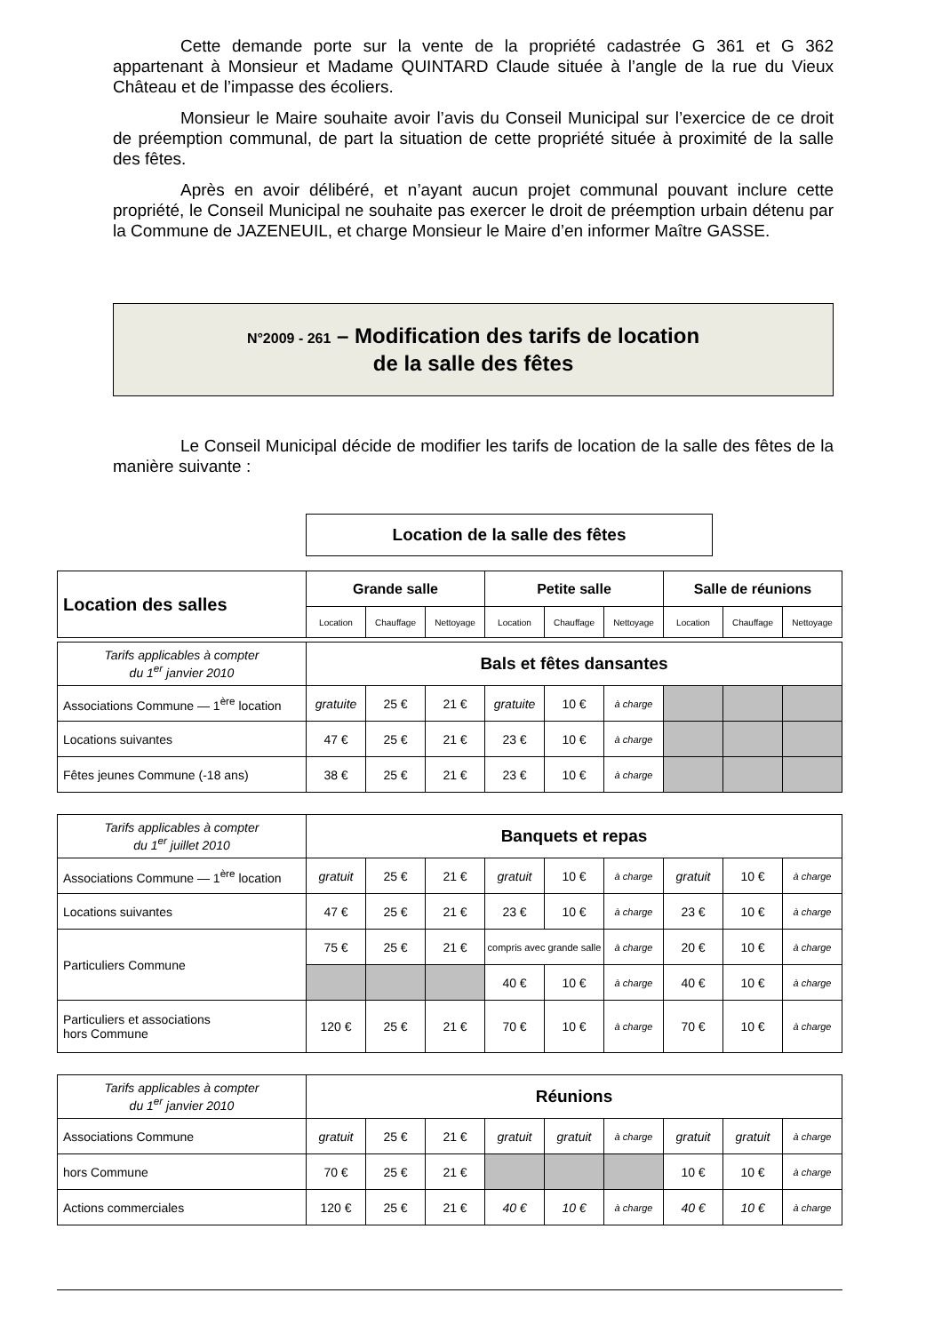Cette demande porte sur la vente de la propriété cadastrée G 361 et G 362 appartenant à Monsieur et Madame QUINTARD Claude située à l’angle de la rue du Vieux Château et de l’impasse des écoliers.
Monsieur le Maire souhaite avoir l’avis du Conseil Municipal sur l’exercice de ce droit de préemption communal, de part la situation de cette propriété située à proximité de la salle des fêtes.
Après en avoir délibéré, et n’ayant aucun projet communal pouvant inclure cette propriété, le Conseil Municipal ne souhaite pas exercer le droit de préemption urbain détenu par la Commune de JAZENEUIL, et charge Monsieur le Maire d’en informer Maître GASSE.
N°2009 - 261 – Modification des tarifs de location
de la salle des fêtes
Le Conseil Municipal décide de modifier les tarifs de location de la salle des fêtes de la manière suivante :
Location de la salle des fêtes
| Location des salles | Grande salle | | | Petite salle | | | Salle de réunions | | |
| | Location | Chauffage | Nettoyage | Location | Chauffage | Nettoyage | Location | Chauffage | Nettoyage |
| Tarifs applicables à compter du 1<sup>er</sup> janvier 2010 | Bals et fêtes dansantes | | | | | | | | |
| Associations Commune — 1<sup>ère</sup> location | gratuite | 25 € | 21 € | gratuite | 10 € | à charge | | | |
| Locations suivantes | 47 € | 25 € | 21 € | 23 € | 10 € | à charge | | | |
| Fêtes jeunes Commune (-18 ans) | 38 € | 25 € | 21 € | 23 € | 10 € | à charge | | | |
| Tarifs applicables à compter du 1<sup>er</sup> juillet 2010 | Banquets et repas | | | | | | | | |
| Associations Commune — 1<sup>ère</sup> location | gratuit | 25 € | 21 € | gratuit | 10 € | à charge | gratuit | 10 € | à charge |
| Locations suivantes | 47 € | 25 € | 21 € | 23 € | 10 € | à charge | 23 € | 10 € | à charge |
| Particuliers Commune | 75 € | 25 € | 21 € | compris avec grande salle | | à charge | 20 € | 10 € | à charge |
| | | | | 40 € | 10 € | à charge | 40 € | 10 € | à charge |
| Particuliers et associations hors Commune | 120 € | 25 € | 21 € | 70 € | 10 € | à charge | 70 € | 10 € | à charge |
| Tarifs applicables à compter du 1<sup>er</sup> janvier 2010 | Réunions | | | | | | | | |
| Associations Commune | gratuit | 25 € | 21 € | gratuit | gratuit | à charge | gratuit | gratuit | à charge |
| hors Commune | 70 € | 25 € | 21 € | | | | 10 € | 10 € | à charge |
| Actions commerciales | 120 € | 25 € | 21 € | 40 € | 10 € | à charge | 40 € | 10 € | à charge |